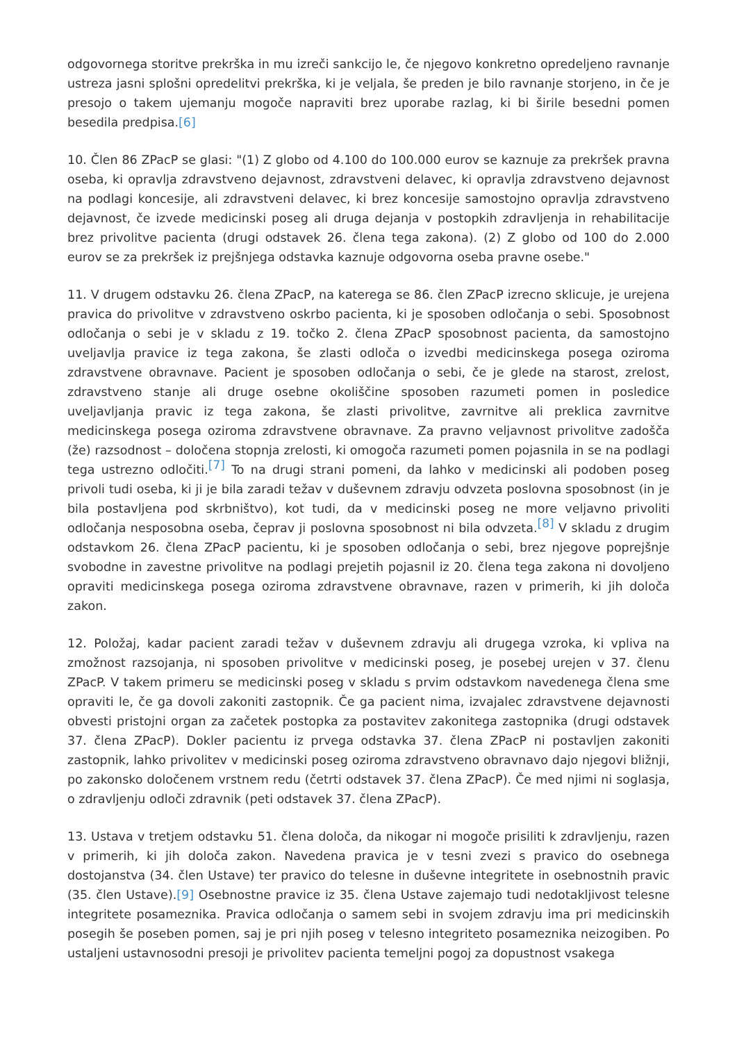odgovornega storitve prekrška in mu izreči sankcijo le, če njegovo konkretno opredeljeno ravnanje ustreza jasni splošni opredelitvi prekrška, ki je veljala, še preden je bilo ravnanje storjeno, in če je presojo o takem ujemanju mogoče napraviti brez uporabe razlag, ki bi širile besedni pomen besedila predpisa.[6]
10. Člen 86 ZPacP se glasi: "(1) Z globo od 4.100 do 100.000 eurov se kaznuje za prekršek pravna oseba, ki opravlja zdravstveno dejavnost, zdravstveni delavec, ki opravlja zdravstveno dejavnost na podlagi koncesije, ali zdravstveni delavec, ki brez koncesije samostojno opravlja zdravstveno dejavnost, če izvede medicinski poseg ali druga dejanja v postopkih zdravljenja in rehabilitacije brez privolitve pacienta (drugi odstavek 26. člena tega zakona). (2) Z globo od 100 do 2.000 eurov se za prekršek iz prejšnjega odstavka kaznuje odgovorna oseba pravne osebe."
11. V drugem odstavku 26. člena ZPacP, na katerega se 86. člen ZPacP izrecno sklicuje, je urejena pravica do privolitve v zdravstveno oskrbo pacienta, ki je sposoben odločanja o sebi. Sposobnost odločanja o sebi je v skladu z 19. točko 2. člena ZPacP sposobnost pacienta, da samostojno uveljavlja pravice iz tega zakona, še zlasti odloča o izvedbi medicinskega posega oziroma zdravstvene obravnave. Pacient je sposoben odločanja o sebi, če je glede na starost, zrelost, zdravstveno stanje ali druge osebne okoliščine sposoben razumeti pomen in posledice uveljavljanja pravic iz tega zakona, še zlasti privolitve, zavrnitve ali preklica zavrnitve medicinskega posega oziroma zdravstvene obravnave. Za pravno veljavnost privolitve zadošča (že) razsodnost – določena stopnja zrelosti, ki omogoča razumeti pomen pojasnila in se na podlagi tega ustrezno odločiti.<sup>[7]</sup> To na drugi strani pomeni, da lahko v medicinski ali podoben poseg privoli tudi oseba, ki ji je bila zaradi težav v duševnem zdravju odvzeta poslovna sposobnost (in je bila postavljena pod skrbništvo), kot tudi, da v medicinski poseg ne more veljavno privoliti odločanja nesposobna oseba, čeprav ji poslovna sposobnost ni bila odvzeta.<sup>[8]</sup> V skladu z drugim odstavkom 26. člena ZPacP pacientu, ki je sposoben odločanja o sebi, brez njegove poprejšnje svobodne in zavestne privolitve na podlagi prejetih pojasnil iz 20. člena tega zakona ni dovoljeno opraviti medicinskega posega oziroma zdravstvene obravnave, razen v primerih, ki jih določa zakon.
12. Položaj, kadar pacient zaradi težav v duševnem zdravju ali drugega vzroka, ki vpliva na zmožnost razsojanja, ni sposoben privolitve v medicinski poseg, je posebej urejen v 37. členu ZPacP. V takem primeru se medicinski poseg v skladu s prvim odstavkom navedenega člena sme opraviti le, če ga dovoli zakoniti zastopnik. Če ga pacient nima, izvajalec zdravstvene dejavnosti obvesti pristojni organ za začetek postopka za postavitev zakonitega zastopnika (drugi odstavek 37. člena ZPacP). Dokler pacientu iz prvega odstavka 37. člena ZPacP ni postavljen zakoniti zastopnik, lahko privolitev v medicinski poseg oziroma zdravstveno obravnavo dajo njegovi bližnji, po zakonsko določenem vrstnem redu (četrti odstavek 37. člena ZPacP). Če med njimi ni soglasja, o zdravljenju odloči zdravnik (peti odstavek 37. člena ZPacP).
13. Ustava v tretjem odstavku 51. člena določa, da nikogar ni mogoče prisiliti k zdravljenju, razen v primerih, ki jih določa zakon. Navedena pravica je v tesni zvezi s pravico do osebnega dostojanstva (34. člen Ustave) ter pravico do telesne in duševne integritete in osebnostnih pravic (35. člen Ustave).[9] Osebnostne pravice iz 35. člena Ustave zajemajo tudi nedotakljivost telesne integritete posameznika. Pravica odločanja o samem sebi in svojem zdravju ima pri medicinskih posegih še poseben pomen, saj je pri njih poseg v telesno integriteto posameznika neizogiben. Po ustaljeni ustavnosodni presoji je privolitev pacienta temeljni pogoj za dopustnost vsakega